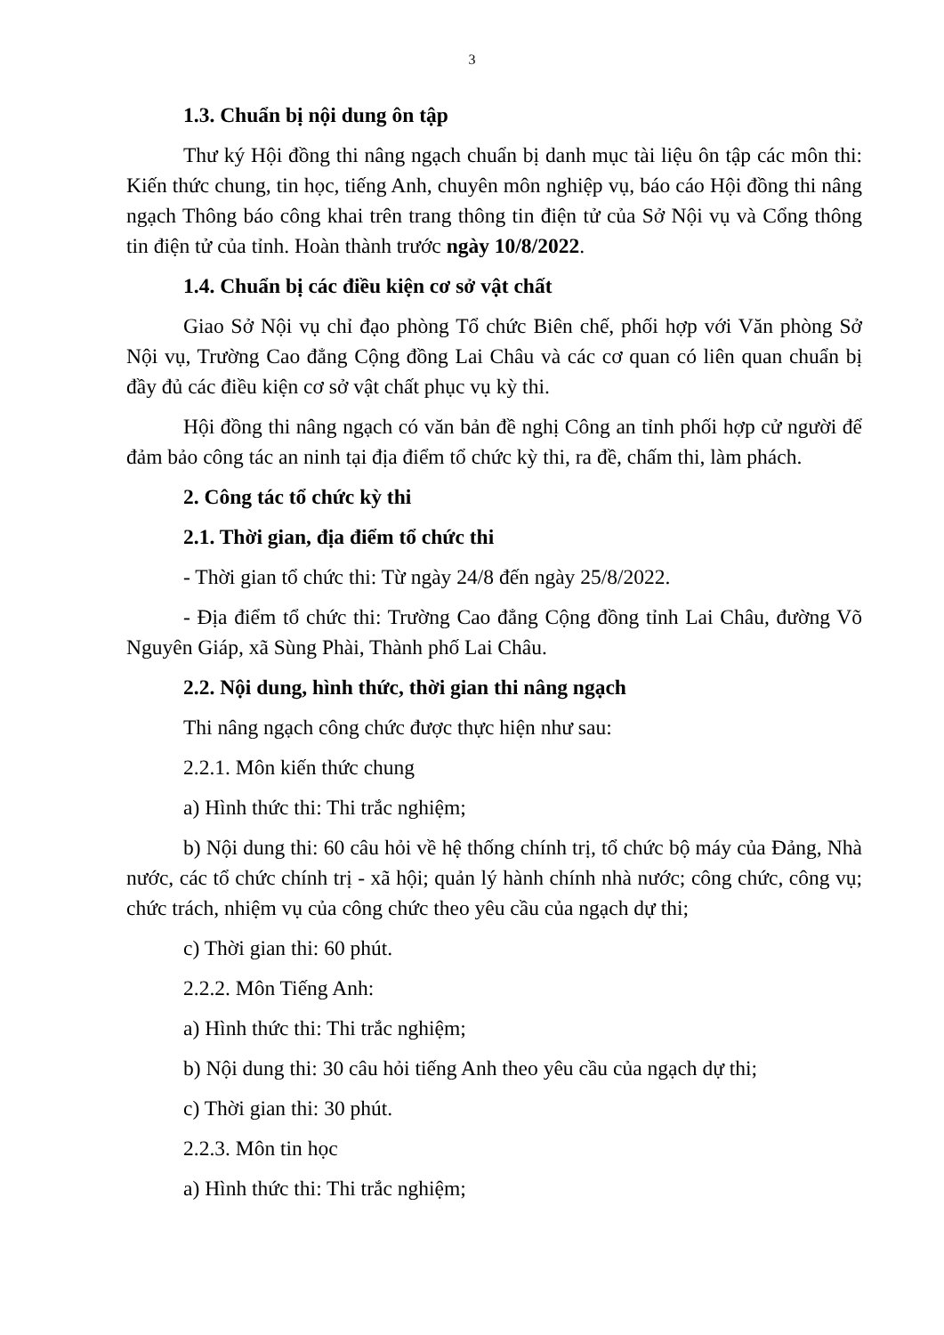3
1.3. Chuẩn bị nội dung ôn tập
Thư ký Hội đồng thi nâng ngạch chuẩn bị danh mục tài liệu ôn tập các môn thi: Kiến thức chung, tin học, tiếng Anh, chuyên môn nghiệp vụ, báo cáo Hội đồng thi nâng ngạch Thông báo công khai trên trang thông tin điện tử của Sở Nội vụ và Cổng thông tin điện tử của tỉnh. Hoàn thành trước ngày 10/8/2022.
1.4. Chuẩn bị các điều kiện cơ sở vật chất
Giao Sở Nội vụ chỉ đạo phòng Tổ chức Biên chế, phối hợp với Văn phòng Sở Nội vụ, Trường Cao đẳng Cộng đồng Lai Châu và các cơ quan có liên quan chuẩn bị đầy đủ các điều kiện cơ sở vật chất phục vụ kỳ thi.
Hội đồng thi nâng ngạch có văn bản đề nghị Công an tỉnh phối hợp cử người để đảm bảo công tác an ninh tại địa điểm tổ chức kỳ thi, ra đề, chấm thi, làm phách.
2. Công tác tổ chức kỳ thi
2.1. Thời gian, địa điểm tổ chức thi
- Thời gian tổ chức thi: Từ ngày 24/8 đến ngày 25/8/2022.
- Địa điểm tổ chức thi: Trường Cao đẳng Cộng đồng tỉnh Lai Châu, đường Võ Nguyên Giáp, xã Sùng Phài, Thành phố Lai Châu.
2.2. Nội dung, hình thức, thời gian thi nâng ngạch
Thi nâng ngạch công chức được thực hiện như sau:
2.2.1. Môn kiến thức chung
a) Hình thức thi: Thi trắc nghiệm;
b) Nội dung thi: 60 câu hỏi về hệ thống chính trị, tổ chức bộ máy của Đảng, Nhà nước, các tổ chức chính trị - xã hội; quản lý hành chính nhà nước; công chức, công vụ; chức trách, nhiệm vụ của công chức theo yêu cầu của ngạch dự thi;
c) Thời gian thi: 60 phút.
2.2.2. Môn Tiếng Anh:
a) Hình thức thi: Thi trắc nghiệm;
b) Nội dung thi: 30 câu hỏi tiếng Anh theo yêu cầu của ngạch dự thi;
c) Thời gian thi: 30 phút.
2.2.3. Môn tin học
a) Hình thức thi: Thi trắc nghiệm;